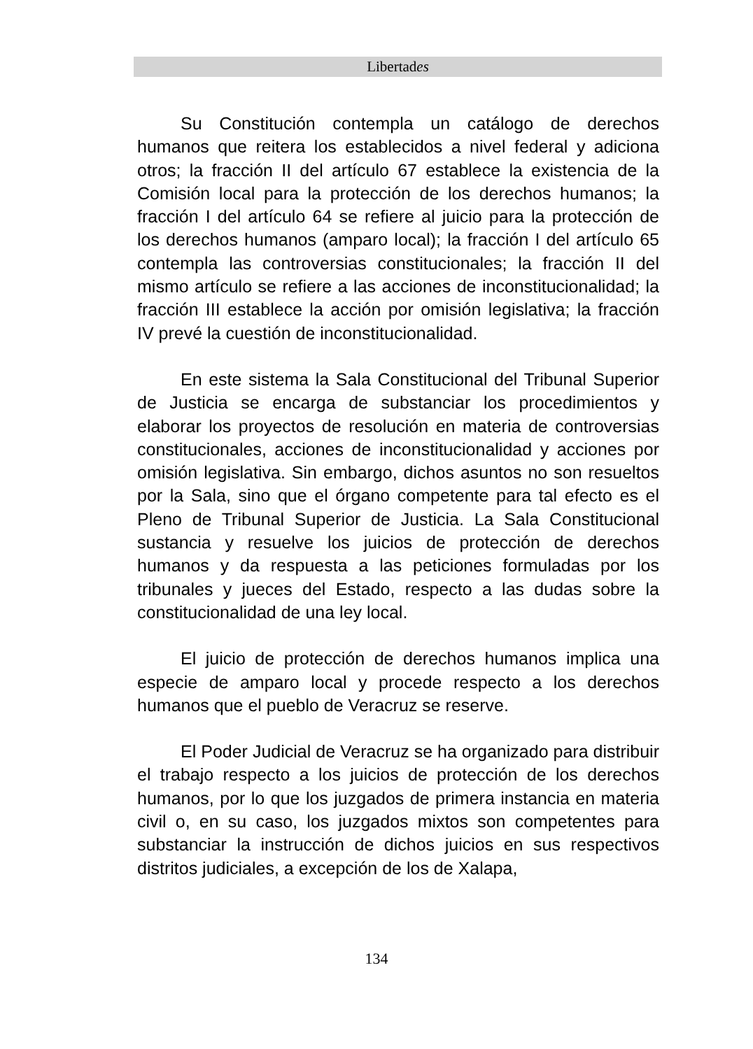Libertades
Su Constitución contempla un catálogo de derechos humanos que reitera los establecidos a nivel federal y adiciona otros; la fracción II del artículo 67 establece la existencia de la Comisión local para la protección de los derechos humanos; la fracción I del artículo 64 se refiere al juicio para la protección de los derechos humanos (amparo local); la fracción I del artículo 65 contempla las controversias constitucionales; la fracción II del mismo artículo se refiere a las acciones de inconstitucionalidad; la fracción III establece la acción por omisión legislativa; la fracción IV prevé la cuestión de inconstitucionalidad.
En este sistema la Sala Constitucional del Tribunal Superior de Justicia se encarga de substanciar los procedimientos y elaborar los proyectos de resolución en materia de controversias constitucionales, acciones de inconstitucionalidad y acciones por omisión legislativa. Sin embargo, dichos asuntos no son resueltos por la Sala, sino que el órgano competente para tal efecto es el Pleno de Tribunal Superior de Justicia. La Sala Constitucional sustancia y resuelve los juicios de protección de derechos humanos y da respuesta a las peticiones formuladas por los tribunales y jueces del Estado, respecto a las dudas sobre la constitucionalidad de una ley local.
El juicio de protección de derechos humanos implica una especie de amparo local y procede respecto a los derechos humanos que el pueblo de Veracruz se reserve.
El Poder Judicial de Veracruz se ha organizado para distribuir el trabajo respecto a los juicios de protección de los derechos humanos, por lo que los juzgados de primera instancia en materia civil o, en su caso, los juzgados mixtos son competentes para substanciar la instrucción de dichos juicios en sus respectivos distritos judiciales, a excepción de los de Xalapa,
134